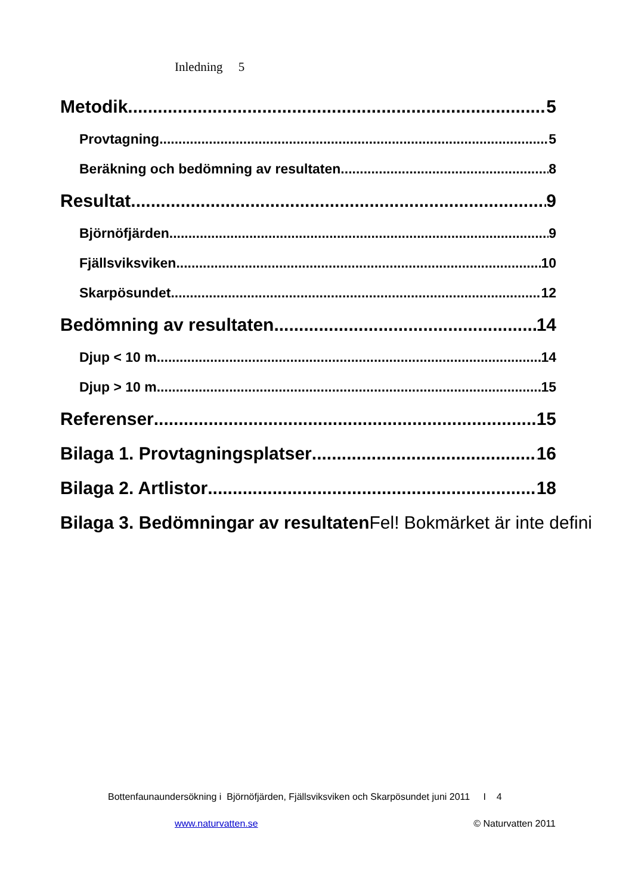Inledning 5
Metodik 5
Provtagning 5
Beräkning och bedömning av resultaten 8
Resultat 9
Björnöfjärden 9
Fjällsviksviken 10
Skarpösundet 12
Bedömning av resultaten 14
Djup < 10 m 14
Djup > 10 m 15
Referenser 15
Bilaga 1. Provtagningsplatser 16
Bilaga 2. Artlistor 18
Bilaga 3. Bedömningar av resultatenFel! Bokmärket är inte defini
Bottenfaunaundersökning i Björnöfjärden, Fjällsviksviken och Skarpösundet juni 2011 I 4
www.naturvatten.se © Naturvatten 2011